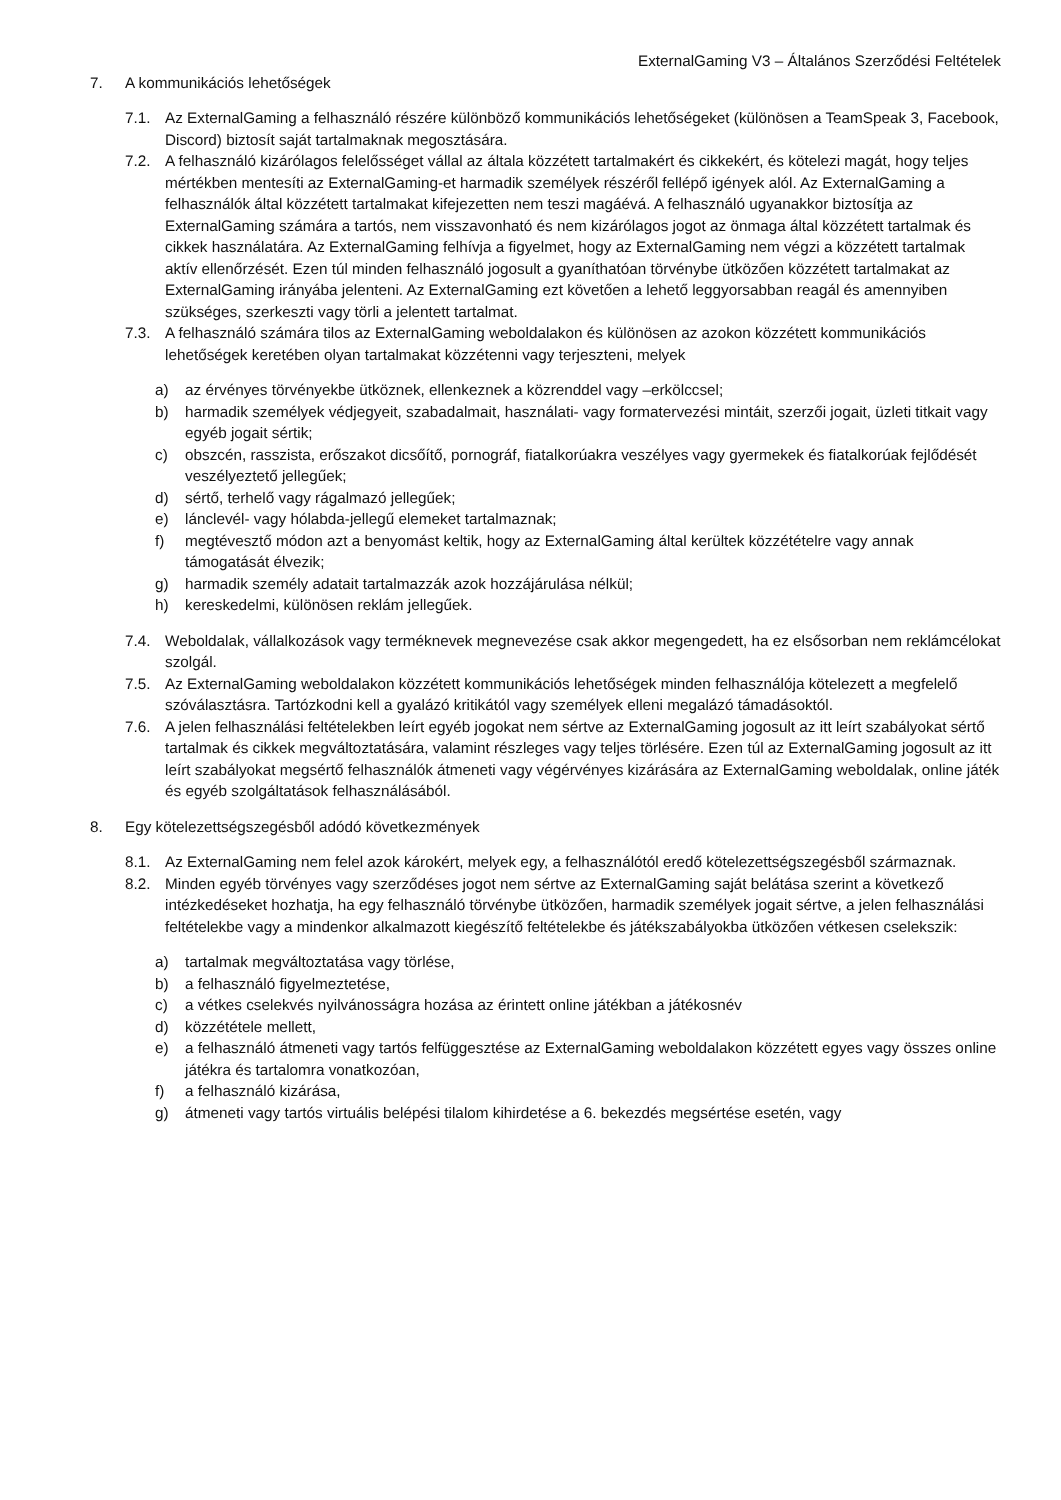ExternalGaming V3 – Általános Szerződési Feltételek
7. A kommunikációs lehetőségek
7.1. Az ExternalGaming a felhasználó részére különböző kommunikációs lehetőségeket (különösen a TeamSpeak 3, Facebook, Discord) biztosít saját tartalmaknak megosztására.
7.2. A felhasználó kizárólagos felelősséget vállal az általa közzétett tartalmakért és cikkekért, és kötelezi magát, hogy teljes mértékben mentesíti az ExternalGaming-et harmadik személyek részéről fellépő igények alól. Az ExternalGaming a felhasználók által közzétett tartalmakat kifejezetten nem teszi magáévá. A felhasználó ugyanakkor biztosítja az ExternalGaming számára a tartós, nem visszavonható és nem kizárólagos jogot az önmaga által közzétett tartalmak és cikkek használatára. Az ExternalGaming felhívja a figyelmet, hogy az ExternalGaming nem végzi a közzétett tartalmak aktív ellenőrzését. Ezen túl minden felhasználó jogosult a gyaníthatóan törvénybe ütközően közzétett tartalmakat az ExternalGaming irányába jelenteni. Az ExternalGaming ezt követően a lehető leggyorsabban reagál és amennyiben szükséges, szerkeszti vagy törli a jelentett tartalmat.
7.3. A felhasználó számára tilos az ExternalGaming weboldalakon és különösen az azokon közzétett kommunikációs lehetőségek keretében olyan tartalmakat közzétenni vagy terjeszteni, melyek
a) az érvényes törvényekbe ütköznek, ellenkeznek a közrenddel vagy –erkölccsel;
b) harmadik személyek védjegyeit, szabadalmait, használati- vagy formatervezési mintáit, szerzői jogait, üzleti titkait vagy egyéb jogait sértik;
c) obszcén, rasszista, erőszakot dicsőítő, pornográf, fiatalkorúakra veszélyes vagy gyermekek és fiatalkorúak fejlődését veszélyeztető jellegűek;
d) sértő, terhelő vagy rágalmazó jellegűek;
e) lánclevél- vagy hólabda-jellegű elemeket tartalmaznak;
f) megtévesztő módon azt a benyomást keltik, hogy az ExternalGaming által kerültek közzétételre vagy annak támogatását élvezik;
g) harmadik személy adatait tartalmazzák azok hozzájárulása nélkül;
h) kereskedelmi, különösen reklám jellegűek.
7.4. Weboldalak, vállalkozások vagy terméknevek megnevezése csak akkor megengedett, ha ez elsősorban nem reklámcélokat szolgál.
7.5. Az ExternalGaming weboldalakon közzétett kommunikációs lehetőségek minden felhasználója kötelezett a megfelelő szóválasztásra. Tartózkodni kell a gyalázó kritikától vagy személyek elleni megalázó támadásoktól.
7.6. A jelen felhasználási feltételekben leírt egyéb jogokat nem sértve az ExternalGaming jogosult az itt leírt szabályokat sértő tartalmak és cikkek megváltoztatására, valamint részleges vagy teljes törlésére. Ezen túl az ExternalGaming jogosult az itt leírt szabályokat megsértő felhasználók átmeneti vagy végérvényes kizárására az ExternalGaming weboldalak, online játék és egyéb szolgáltatások felhasználásából.
8. Egy kötelezettségszegésből adódó következmények
8.1. Az ExternalGaming nem felel azok károkért, melyek egy, a felhasználótól eredő kötelezettségszegésből származnak.
8.2. Minden egyéb törvényes vagy szerződéses jogot nem sértve az ExternalGaming saját belátása szerint a következő intézkedéseket hozhatja, ha egy felhasználó törvénybe ütközően, harmadik személyek jogait sértve, a jelen felhasználási feltételekbe vagy a mindenkor alkalmazott kiegészítő feltételekbe és játékszabályokba ütközően vétkesen cselekszik:
a) tartalmak megváltoztatása vagy törlése,
b) a felhasználó figyelmeztetése,
c) a vétkes cselekvés nyilvánosságra hozása az érintett online játékban a játékosnév
d) közzététele mellett,
e) a felhasználó átmeneti vagy tartós felfüggesztése az ExternalGaming weboldalakon közzétett egyes vagy összes online játékra és tartalomra vonatkozóan,
f) a felhasználó kizárása,
g) átmeneti vagy tartós virtuális belépési tilalom kihirdetése a 6. bekezdés megsértése esetén, vagy